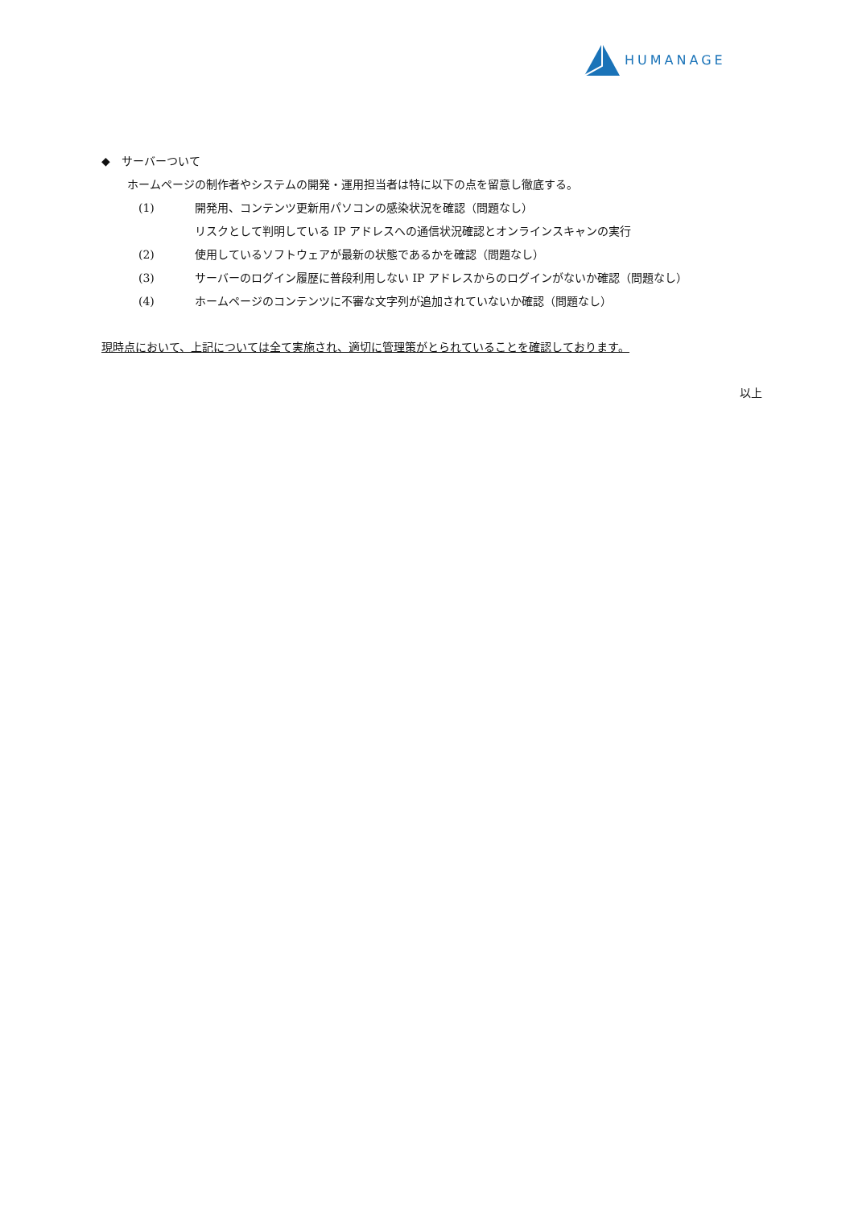HUMANAGE
◆　サーバーついて
ホームページの制作者やシステムの開発・運用担当者は特に以下の点を留意し徹底する。
(1) 開発用、コンテンツ更新用パソコンの感染状況を確認（問題なし）
リスクとして判明している IP アドレスへの通信状況確認とオンラインスキャンの実行
(2) 使用しているソフトウェアが最新の状態であるかを確認（問題なし）
(3) サーバーのログイン履歴に普段利用しない IP アドレスからのログインがないか確認（問題なし）
(4) ホームページのコンテンツに不審な文字列が追加されていないか確認（問題なし）
現時点において、上記については全て実施され、適切に管理策がとられていることを確認しております。
以上